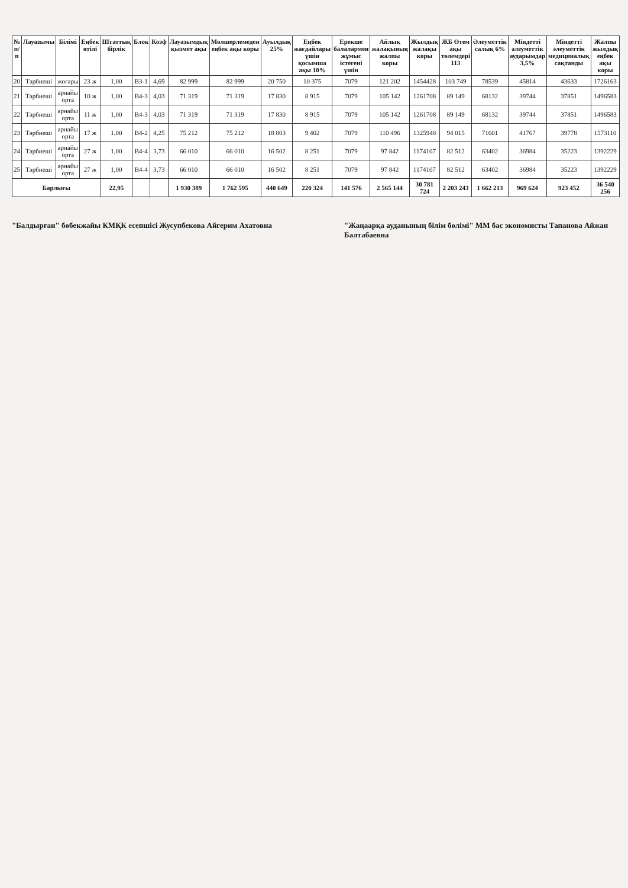| № п/п | Лауазымы | Білімі | Еңбек өтілі | Штаттық бірлік | Блок | Коэф | Лауазымдық қызмет ақы | Мөлшерлемеден еңбек ақы коры | Ауылдық 25% | Еңбек жағдайлары үшін қосымша ақы 10% | Ерекше балалармен жұмыс істегені үшін | Айлық жалақының жалпы коры | Жылдық жалақы коры | ЖБ Өтем ақы төлемдері 113 | Әлеуметтік салық 6% | Міндетті әлеуметтік аударымдар 3,5% | Міндетті әлеуметтік медициналық сақтанды | Жалпы жылдық еңбек ақы коры |
| --- | --- | --- | --- | --- | --- | --- | --- | --- | --- | --- | --- | --- | --- | --- | --- | --- | --- | --- |
| 20 | Тәрбиеші | жоғары | 23 ж | 1,00 | В3-1 | 4,69 | 82 999 | 82 999 | 20 750 | 10 375 | 7079 | 121 202 | 1454428 | 103 749 | 78539 | 45814 | 43633 | 1726163 |
| 21 | Тәрбиеші | арнайы орта | 10 ж | 1,00 | В4-3 | 4,03 | 71 319 | 71 319 | 17 830 | 8 915 | 7079 | 105 142 | 1261708 | 89 149 | 68132 | 39744 | 37851 | 1496583 |
| 22 | Тәрбиеші | арнайы орта | 11 ж | 1,00 | В4-3 | 4,03 | 71 319 | 71 319 | 17 830 | 8 915 | 7079 | 105 142 | 1261708 | 89 149 | 68132 | 39744 | 37851 | 1496583 |
| 23 | Тәрбиеші | арнайы орта | 17 ж | 1,00 | В4-2 | 4,25 | 75 212 | 75 212 | 18 803 | 9 402 | 7079 | 110 496 | 1325948 | 94 015 | 71601 | 41767 | 39778 | 1573110 |
| 24 | Тәрбиеші | арнайы орта | 27 ж | 1,00 | В4-4 | 3,73 | 66 010 | 66 010 | 16 502 | 8 251 | 7079 | 97 842 | 1174107 | 82 512 | 63402 | 36984 | 35223 | 1392229 |
| 25 | Тәрбиеші | арнайы орта | 27 ж | 1,00 | В4-4 | 3,73 | 66 010 | 66 010 | 16 502 | 8 251 | 7079 | 97 842 | 1174107 | 82 512 | 63402 | 36984 | 35223 | 1392229 |
| Барлығы | | | | 22,95 | | | 1 930 389 | 1 762 595 | 440 649 | 220 324 | 141 576 | 2 565 144 | 30 781 724 | 2 203 243 | 1 662 213 | 969 624 | 923 452 | 36 540 256 |
"Балдырған" бөбекжайы КМҚК есепшісі Жусупбекова Айгерим Ахатовна
"Жаңаарқа ауданының білім бөлімі" ММ бас экономисты Тапанова Айжан Балтабаевна